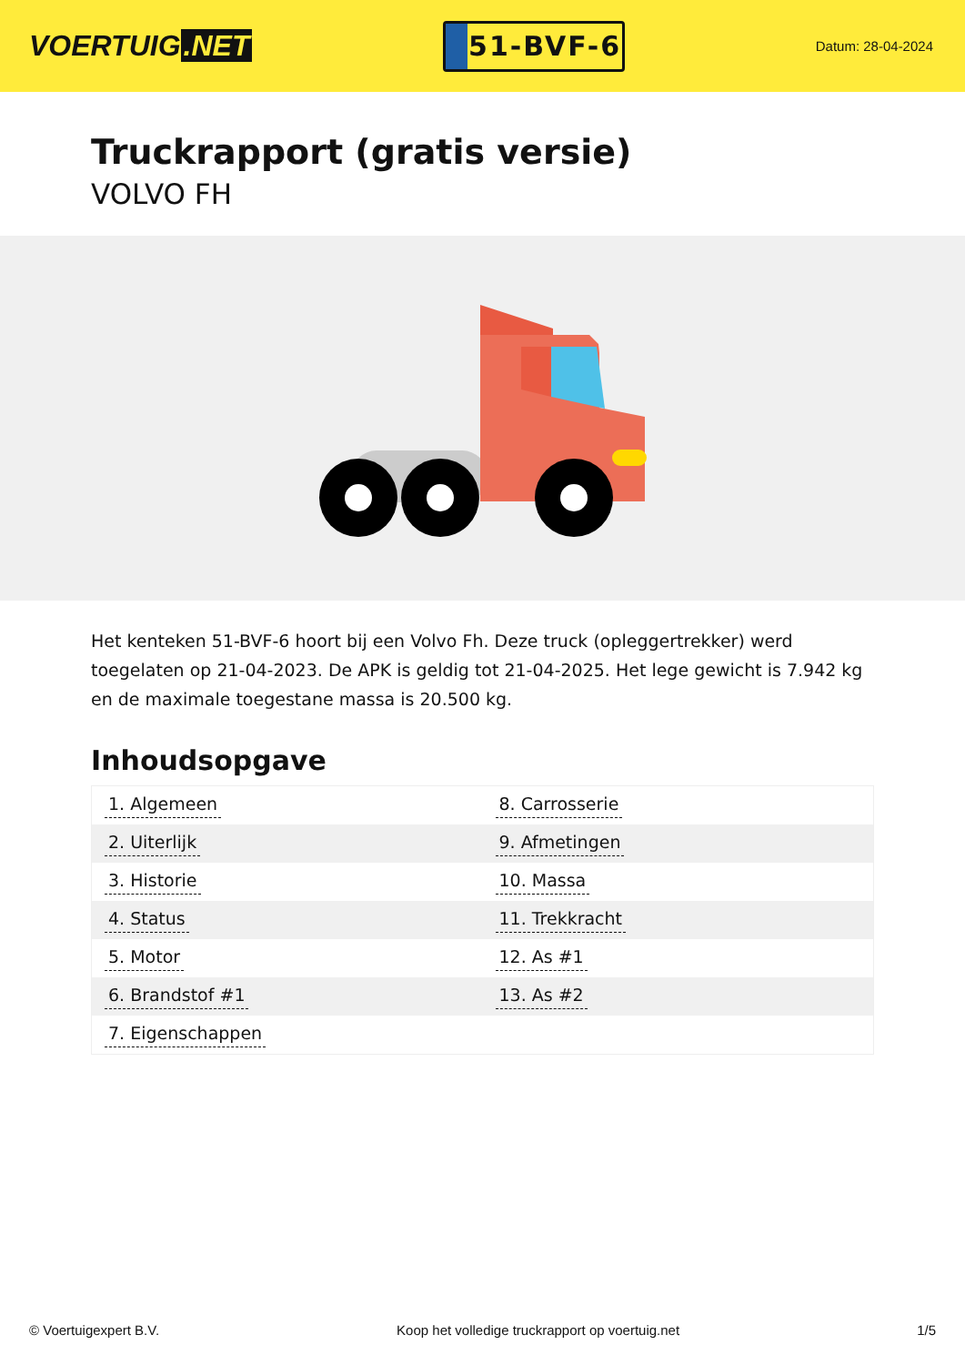VOERTUIG.NET
51-BVF-6
Datum: 28-04-2024
Truckrapport (gratis versie)
VOLVO FH
Het kenteken 51-BVF-6 hoort bij een Volvo Fh. Deze truck (opleggertrekker) werd toegelaten op 21-04-2023. De APK is geldig tot 21-04-2025. Het lege gewicht is 7.942 kg en de maximale toegestane massa is 20.500 kg.
Inhoudsopgave
| 1. Algemeen | 8. Carrosserie |
| 2. Uiterlijk | 9. Afmetingen |
| 3. Historie | 10. Massa |
| 4. Status | 11. Trekkracht |
| 5. Motor | 12. As #1 |
| 6. Brandstof #1 | 13. As #2 |
| 7. Eigenschappen | |
© Voertuigexpert B.V. Koop het volledige truckrapport op voertuig.net 1/5